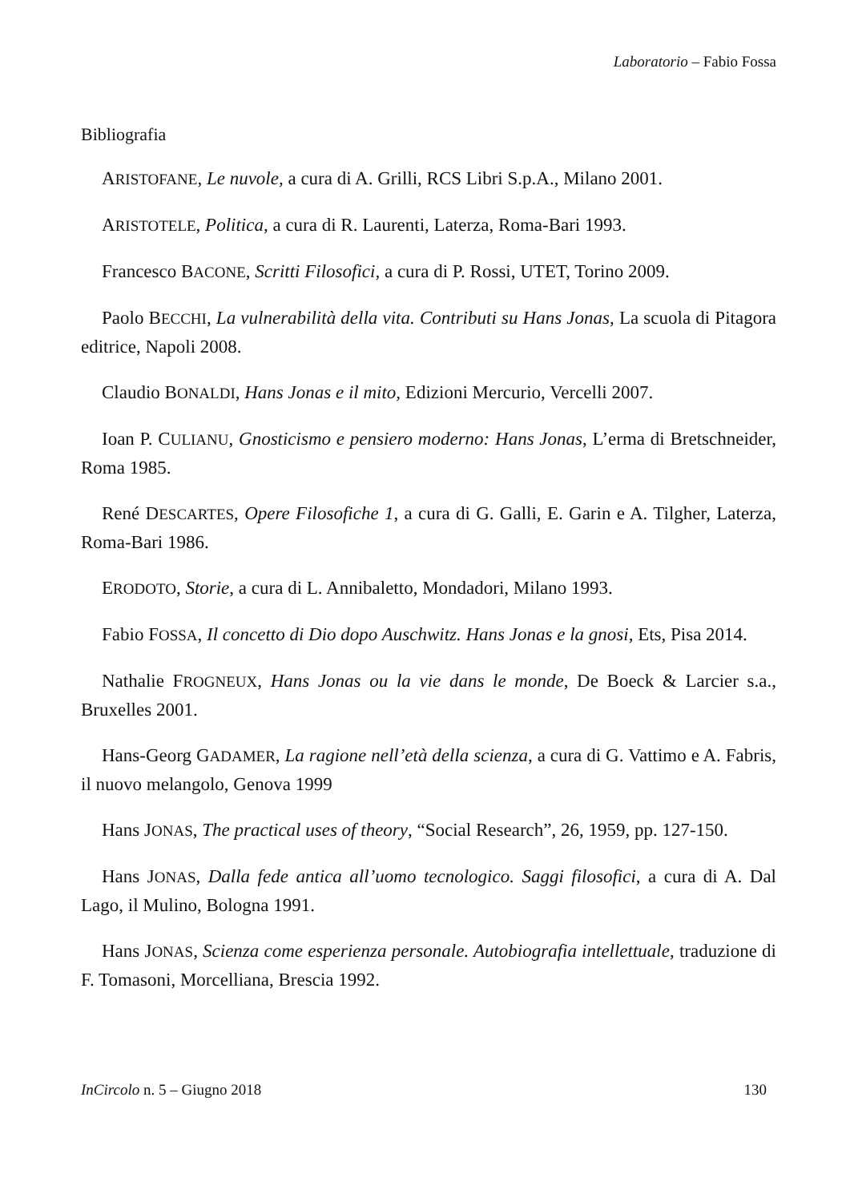Laboratorio – Fabio Fossa
Bibliografia
ARISTOFANE, Le nuvole, a cura di A. Grilli, RCS Libri S.p.A., Milano 2001.
ARISTOTELE, Politica, a cura di R. Laurenti, Laterza, Roma-Bari 1993.
Francesco BACONE, Scritti Filosofici, a cura di P. Rossi, UTET, Torino 2009.
Paolo BECCHI, La vulnerabilità della vita. Contributi su Hans Jonas, La scuola di Pitagora editrice, Napoli 2008.
Claudio BONALDI, Hans Jonas e il mito, Edizioni Mercurio, Vercelli 2007.
Ioan P. CULIANU, Gnosticismo e pensiero moderno: Hans Jonas, L’erma di Bretschneider, Roma 1985.
René DESCARTES, Opere Filosofiche 1, a cura di G. Galli, E. Garin e A. Tilgher, Laterza, Roma-Bari 1986.
ERODOTO, Storie, a cura di L. Annibaletto, Mondadori, Milano 1993.
Fabio FOSSA, Il concetto di Dio dopo Auschwitz. Hans Jonas e la gnosi, Ets, Pisa 2014.
Nathalie FROGNEUX, Hans Jonas ou la vie dans le monde, De Boeck & Larcier s.a., Bruxelles 2001.
Hans-Georg GADAMER, La ragione nell’età della scienza, a cura di G. Vattimo e A. Fabris, il nuovo melangolo, Genova 1999
Hans JONAS, The practical uses of theory, “Social Research”, 26, 1959, pp. 127-150.
Hans JONAS, Dalla fede antica all’uomo tecnologico. Saggi filosofici, a cura di A. Dal Lago, il Mulino, Bologna 1991.
Hans JONAS, Scienza come esperienza personale. Autobiografia intellettuale, traduzione di F. Tomasoni, Morcelliana, Brescia 1992.
InCircolo n. 5 – Giugno 2018 130